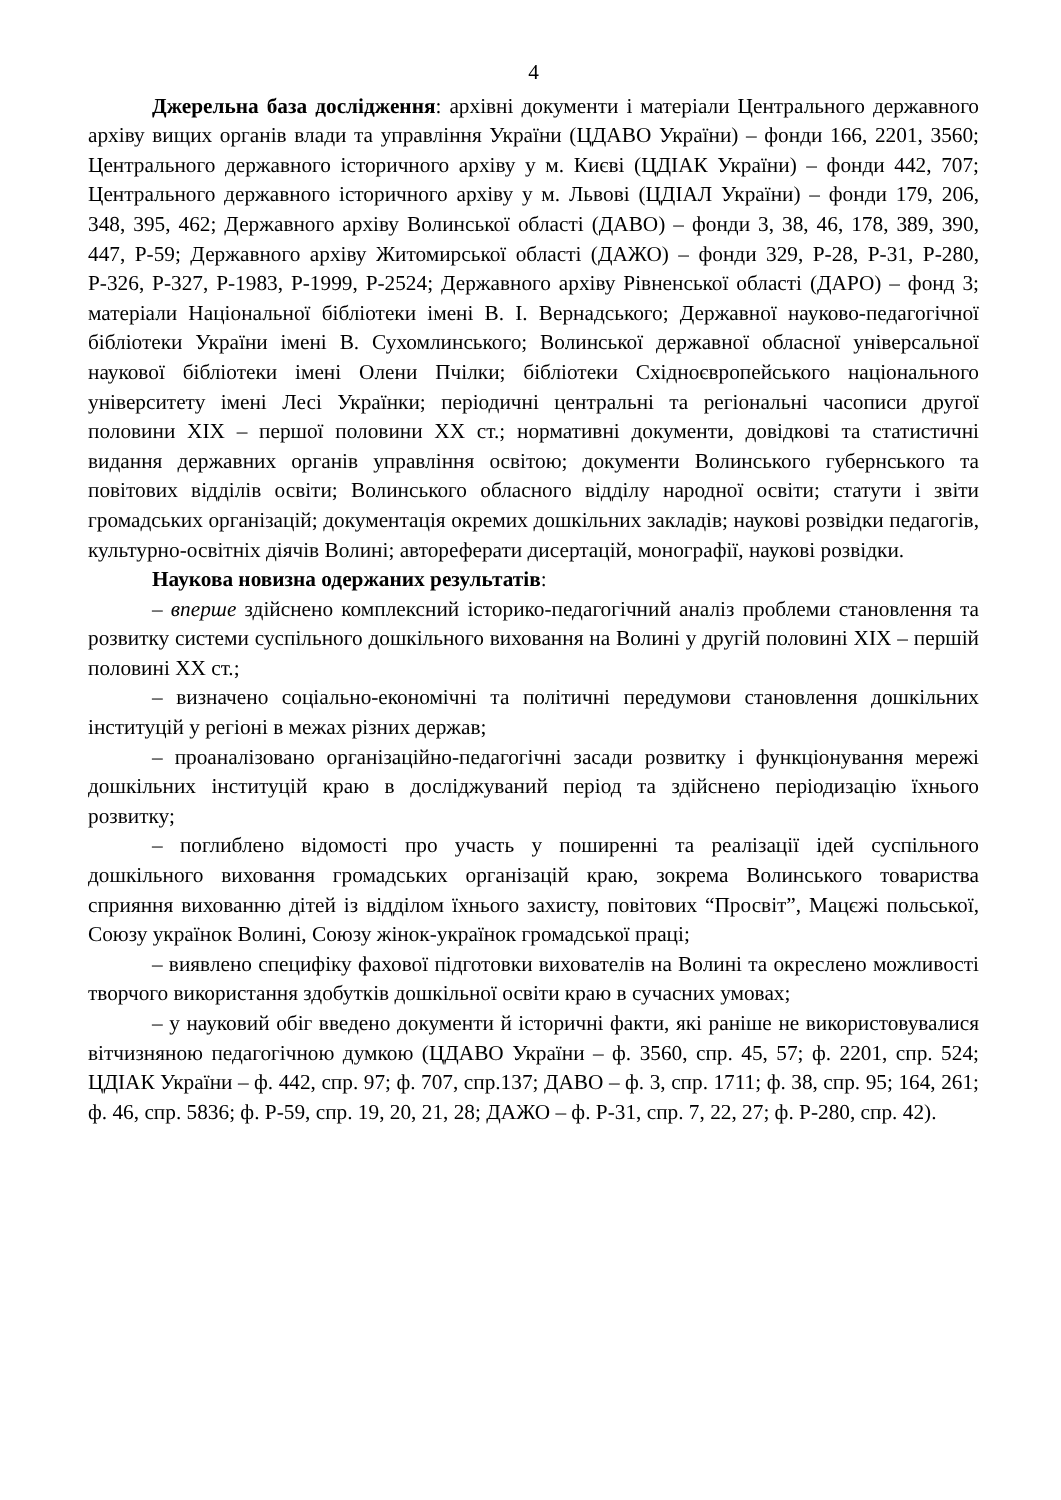4
Джерельна база дослідження: архівні документи і матеріали Центрального державного архіву вищих органів влади та управління України (ЦДАВО України) – фонди 166, 2201, 3560; Центрального державного історичного архіву у м. Києві (ЦДІАК України) – фонди 442, 707; Центрального державного історичного архіву у м. Львові (ЦДІАЛ України) – фонди 179, 206, 348, 395, 462; Державного архіву Волинської області (ДАВО) – фонди 3, 38, 46, 178, 389, 390, 447, Р-59; Державного архіву Житомирської області (ДАЖО) – фонди 329, Р-28, Р-31, Р-280, Р-326, Р-327, Р-1983, Р-1999, Р-2524; Державного архіву Рівненської області (ДАРО) – фонд 3; матеріали Національної бібліотеки імені В. І. Вернадського; Державної науково-педагогічної бібліотеки України імені В. Сухомлинського; Волинської державної обласної універсальної наукової бібліотеки імені Олени Пчілки; бібліотеки Східноєвропейського національного університету імені Лесі Українки; періодичні центральні та регіональні часописи другої половини ХІХ – першої половини ХХ ст.; нормативні документи, довідкові та статистичні видання державних органів управління освітою; документи Волинського губернського та повітових відділів освіти; Волинського обласного відділу народної освіти; статути і звіти громадських організацій; документація окремих дошкільних закладів; наукові розвідки педагогів, культурно-освітніх діячів Волині; автореферати дисертацій, монографії, наукові розвідки.
Наукова новизна одержаних результатів:
– вперше здійснено комплексний історико-педагогічний аналіз проблеми становлення та розвитку системи суспільного дошкільного виховання на Волині у другій половині ХІХ – першій половині ХХ ст.;
– визначено соціально-економічні та політичні передумови становлення дошкільних інституцій у регіоні в межах різних держав;
– проаналізовано організаційно-педагогічні засади розвитку і функціонування мережі дошкільних інституцій краю в досліджуваний період та здійснено періодизацію їхнього розвитку;
– поглиблено відомості про участь у поширенні та реалізації ідей суспільного дошкільного виховання громадських організацій краю, зокрема Волинського товариства сприяння вихованню дітей із відділом їхнього захисту, повітових “Просвіт”, Мацєжі польської, Союзу українок Волині, Союзу жінок-українок громадської праці;
– виявлено специфіку фахової підготовки вихователів на Волині та окреслено можливості творчого використання здобутків дошкільної освіти краю в сучасних умовах;
– у науковий обіг введено документи й історичні факти, які раніше не використовувалися вітчизняною педагогічною думкою (ЦДАВО України – ф. 3560, спр. 45, 57; ф. 2201, спр. 524; ЦДІАК України – ф. 442, спр. 97; ф. 707, спр.137; ДАВО – ф. 3, спр. 1711; ф. 38, спр. 95; 164, 261; ф. 46, спр. 5836; ф. Р-59, спр. 19, 20, 21, 28; ДАЖО – ф. Р-31, спр. 7, 22, 27; ф. Р-280, спр. 42).